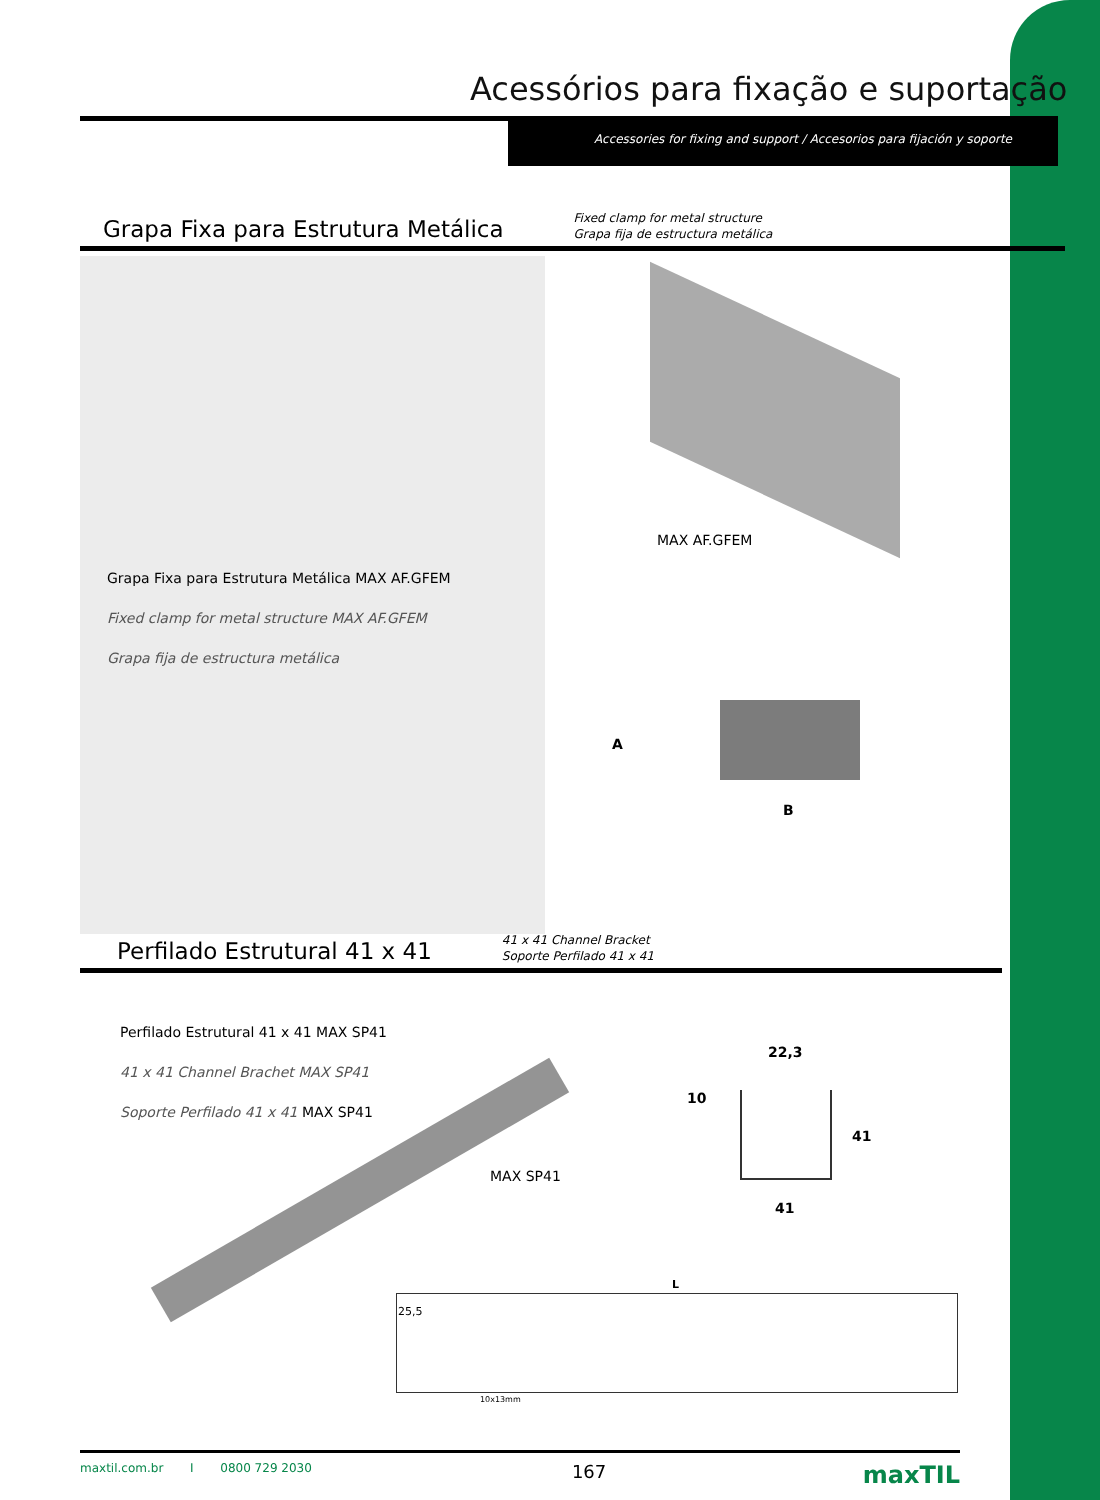Acessórios para fixação e suportação
Accessories for fixing and support / Accesorios para fijación y soporte
Grapa Fixa para Estrutura Metálica
Fixed clamp for metal structure
Grapa fija de estructura metálica
MAX AF.GFEM
Grapa Fixa para Estrutura Metálica MAX AF.GFEM
Fixed clamp for metal structure MAX AF.GFEM
Grapa fija de estructura metálica
A
B
Perfilado Estrutural 41 x 41
41 x 41 Channel Bracket
Soporte Perfilado 41 x 41
Perfilado Estrutural 41 x 41 MAX SP41
41 x 41 Channel Brachet MAX SP41
Soporte Perfilado 41 x 41 MAX SP41
MAX SP41
22,3
10
41
41
L
25,5
10x13mm
maxtil.com.br I 0800 729 2030 167 maxTIL